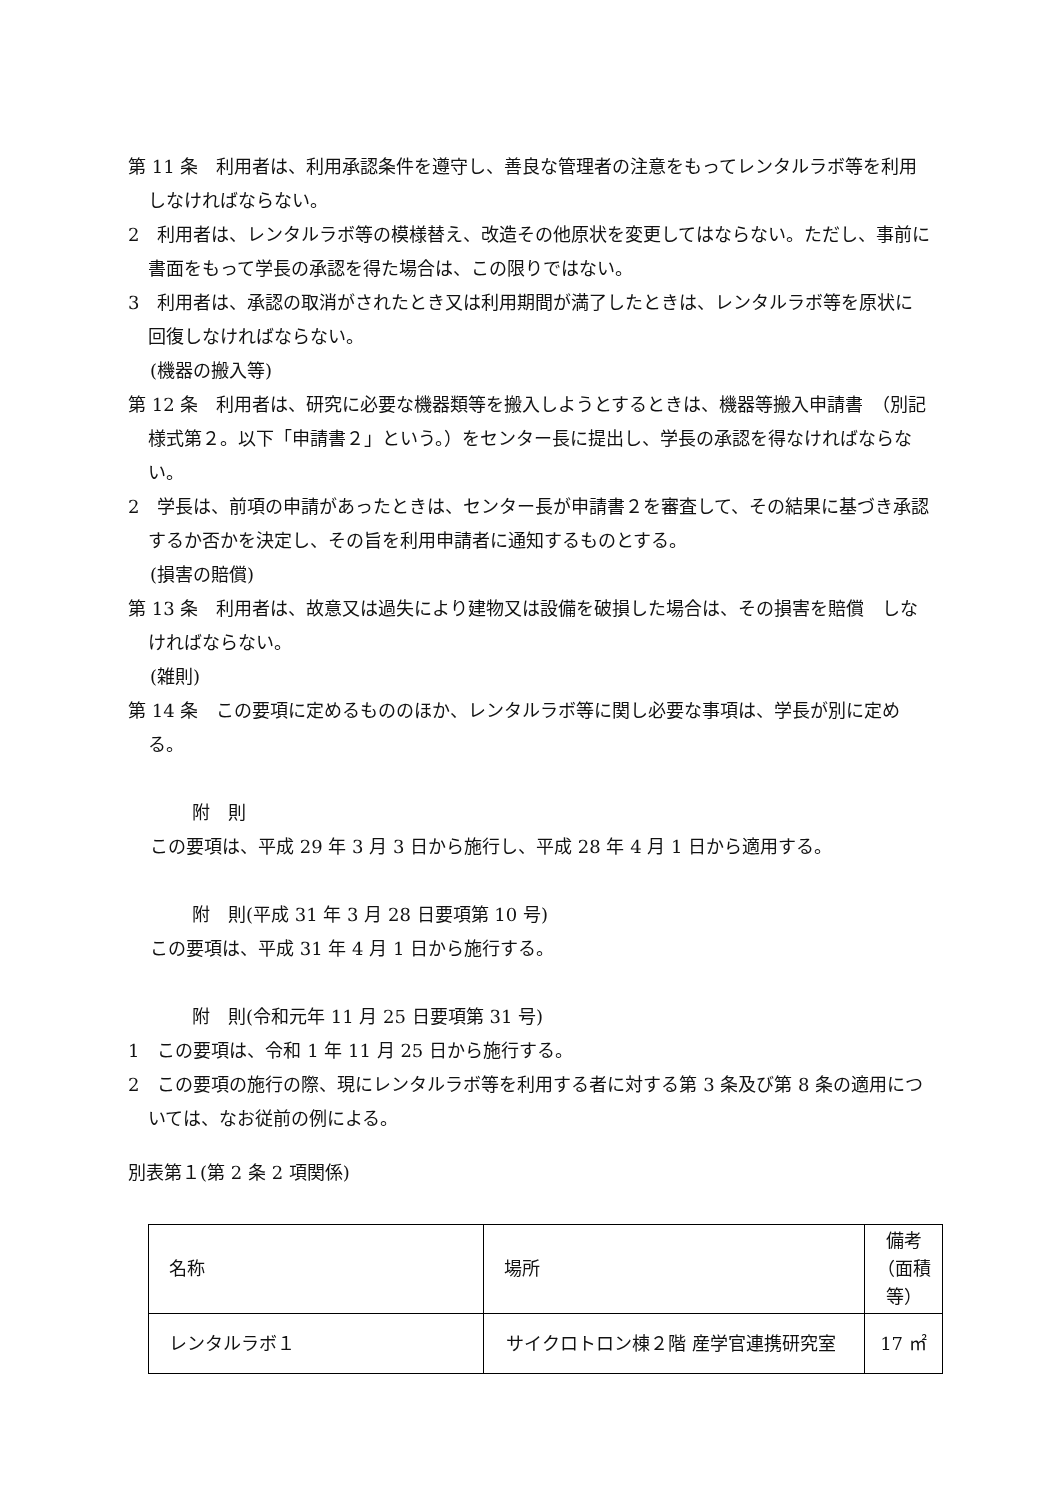第 11 条　利用者は、利用承認条件を遵守し、善良な管理者の注意をもってレンタルラボ等を利用しなければならない。
2　利用者は、レンタルラボ等の模様替え、改造その他原状を変更してはならない。ただし、事前に書面をもって学長の承認を得た場合は、この限りではない。
3　利用者は、承認の取消がされたとき又は利用期間が満了したときは、レンタルラボ等を原状に回復しなければならない。
(機器の搬入等)
第 12 条　利用者は、研究に必要な機器類等を搬入しようとするときは、機器等搬入申請書　（別記様式第２。以下「申請書２」という。）をセンター長に提出し、学長の承認を得なければならない。
2　学長は、前項の申請があったときは、センター長が申請書２を審査して、その結果に基づき承認するか否かを決定し、その旨を利用申請者に通知するものとする。
(損害の賠償)
第 13 条　利用者は、故意又は過失により建物又は設備を破損した場合は、その損害を賠償　しなければならない。
(雑則)
第 14 条　この要項に定めるもののほか、レンタルラボ等に関し必要な事項は、学長が別に定める。
附　則
この要項は、平成 29 年 3 月 3 日から施行し、平成 28 年 4 月 1 日から適用する。
附　則(平成 31 年 3 月 28 日要項第 10 号)
この要項は、平成 31 年 4 月 1 日から施行する。
附　則(令和元年 11 月 25 日要項第 31 号)
1　この要項は、令和 1 年 11 月 25 日から施行する。
2　この要項の施行の際、現にレンタルラボ等を利用する者に対する第 3 条及び第 8 条の適用については、なお従前の例による。
別表第１(第 2 条 2 項関係)
| 名称 | 場所 | 備考 （面積 等） |
| レンタルラボ１ | サイクロトロン棟２階 産学官連携研究室 | 17 ㎡ |